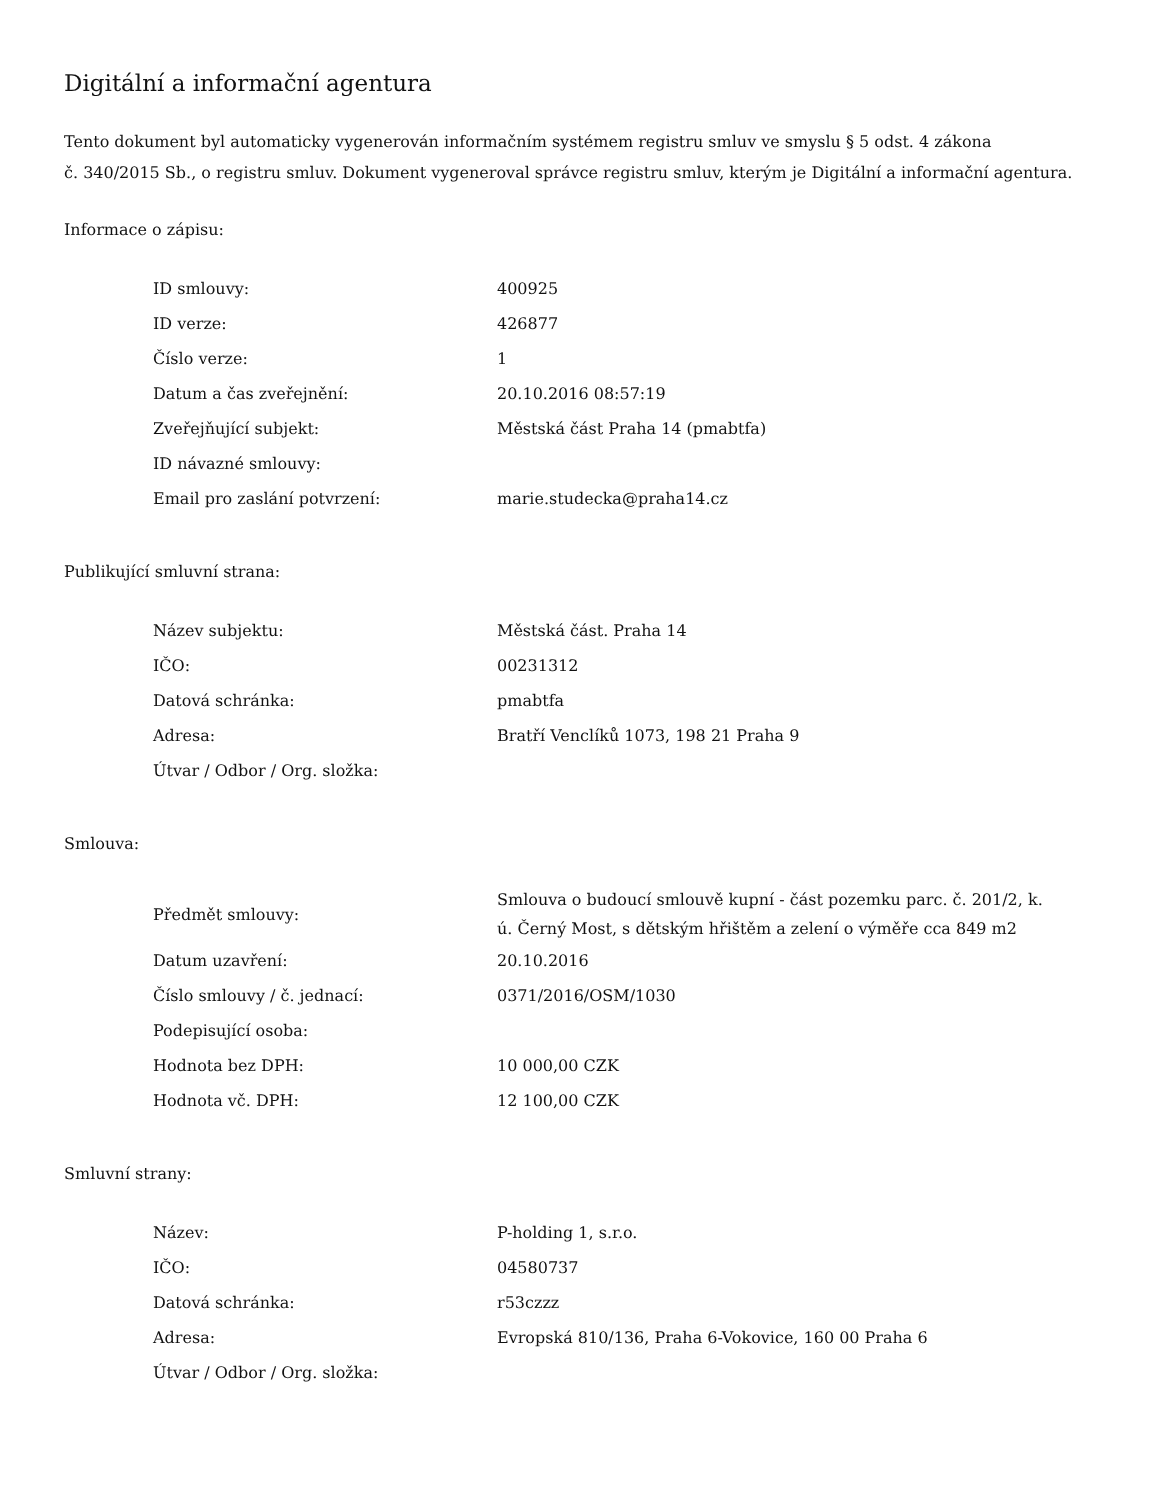Digitální a informační agentura
Tento dokument byl automaticky vygenerován informačním systémem registru smluv ve smyslu § 5 odst. 4 zákona
č. 340/2015 Sb., o registru smluv. Dokument vygeneroval správce registru smluv, kterým je Digitální a informační agentura.
Informace o zápisu:
| ID smlouvy: | 400925 |
| ID verze: | 426877 |
| Číslo verze: | 1 |
| Datum a čas zveřejnění: | 20.10.2016 08:57:19 |
| Zveřejňující subjekt: | Městská část Praha 14 (pmabtfa) |
| ID návazné smlouvy: | |
| Email pro zaslání potvrzení: | marie.studecka@praha14.cz |
Publikující smluvní strana:
| Název subjektu: | Městská část. Praha 14 |
| IČO: | 00231312 |
| Datová schránka: | pmabtfa |
| Adresa: | Bratří Venclíků 1073, 198 21 Praha 9 |
| Útvar / Odbor / Org. složka: | |
Smlouva:
| Předmět smlouvy: | Smlouva o budoucí smlouvě kupní - část pozemku parc. č. 201/2, k. ú. Černý Most, s dětským hřištěm a zelení o výměře cca 849 m2 |
| Datum uzavření: | 20.10.2016 |
| Číslo smlouvy / č. jednací: | 0371/2016/OSM/1030 |
| Podepisující osoba: | |
| Hodnota bez DPH: | 10 000,00 CZK |
| Hodnota vč. DPH: | 12 100,00 CZK |
Smluvní strany:
| Název: | P-holding 1, s.r.o. |
| IČO: | 04580737 |
| Datová schránka: | r53czzz |
| Adresa: | Evropská 810/136, Praha 6-Vokovice, 160 00 Praha 6 |
| Útvar / Odbor / Org. složka: | |